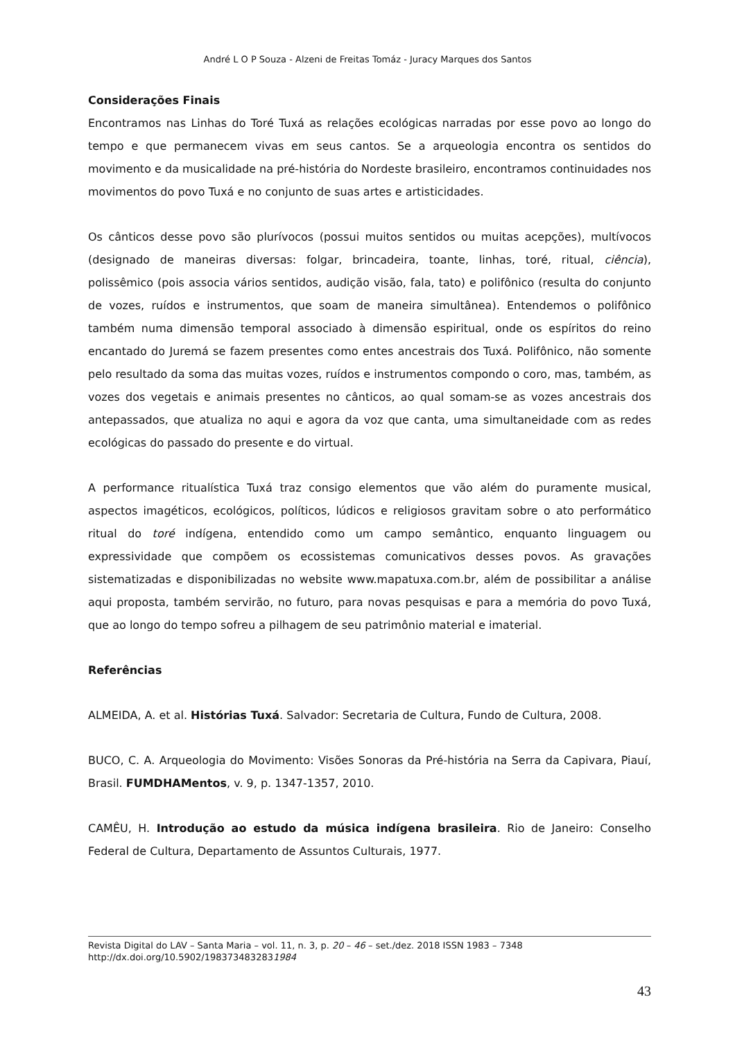André L O P Souza - Alzeni de Freitas Tomáz - Juracy Marques dos Santos
Considerações Finais
Encontramos nas Linhas do Toré Tuxá as relações ecológicas narradas por esse povo ao longo do tempo e que permanecem vivas em seus cantos. Se a arqueologia encontra os sentidos do movimento e da musicalidade na pré-história do Nordeste brasileiro, encontramos continuidades nos movimentos do povo Tuxá e no conjunto de suas artes e artisticidades.
Os cânticos desse povo são plurívocos (possui muitos sentidos ou muitas acepções), multívocos (designado de maneiras diversas: folgar, brincadeira, toante, linhas, toré, ritual, ciência), polissêmico (pois associa vários sentidos, audição visão, fala, tato) e polifônico (resulta do conjunto de vozes, ruídos e instrumentos, que soam de maneira simultânea). Entendemos o polifônico também numa dimensão temporal associado à dimensão espiritual, onde os espíritos do reino encantado do Juremá se fazem presentes como entes ancestrais dos Tuxá. Polifônico, não somente pelo resultado da soma das muitas vozes, ruídos e instrumentos compondo o coro, mas, também, as vozes dos vegetais e animais presentes no cânticos, ao qual somam-se as vozes ancestrais dos antepassados, que atualiza no aqui e agora da voz que canta, uma simultaneidade com as redes ecológicas do passado do presente e do virtual.
A performance ritualística Tuxá traz consigo elementos que vão além do puramente musical, aspectos imagéticos, ecológicos, políticos, lúdicos e religiosos gravitam sobre o ato performático ritual do toré indígena, entendido como um campo semântico, enquanto linguagem ou expressividade que compõem os ecossistemas comunicativos desses povos. As gravações sistematizadas e disponibilizadas no website www.mapatuxa.com.br, além de possibilitar a análise aqui proposta, também servirão, no futuro, para novas pesquisas e para a memória do povo Tuxá, que ao longo do tempo sofreu a pilhagem de seu patrimônio material e imaterial.
Referências
ALMEIDA, A. et al. Histórias Tuxá. Salvador: Secretaria de Cultura, Fundo de Cultura, 2008.
BUCO, C. A. Arqueologia do Movimento: Visões Sonoras da Pré-história na Serra da Capivara, Piauí, Brasil. FUMDHAMentos, v. 9, p. 1347-1357, 2010.
CAMÊU, H. Introdução ao estudo da música indígena brasileira. Rio de Janeiro: Conselho Federal de Cultura, Departamento de Assuntos Culturais, 1977.
Revista Digital do LAV – Santa Maria – vol. 11, n. 3, p. 20 – 46 – set./dez. 2018 ISSN 1983 – 7348
http://dx.doi.org/10.5902/1983734832831984
43